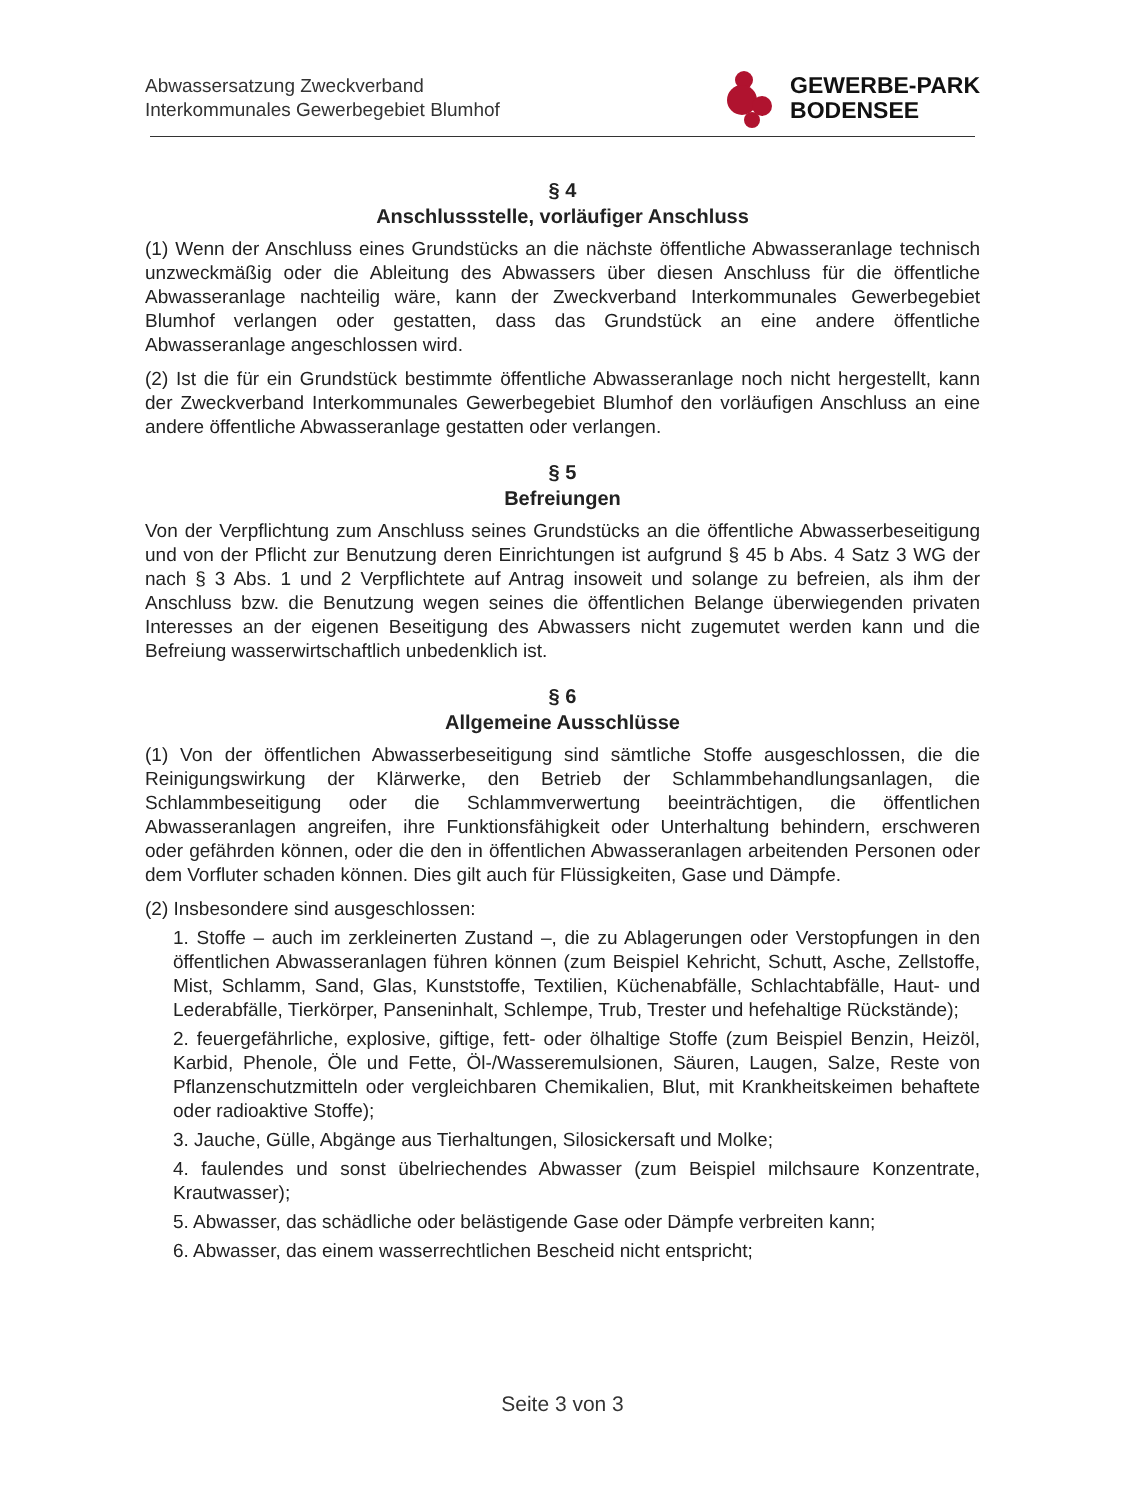Abwassersatzung Zweckverband
Interkommunales Gewerbegebiet Blumhof
GEWERBE-PARK
BODENSEE
§ 4
Anschlussstelle, vorläufiger Anschluss
(1) Wenn der Anschluss eines Grundstücks an die nächste öffentliche Abwasseranlage technisch unzweckmäßig oder die Ableitung des Abwassers über diesen Anschluss für die öffentliche Abwasseranlage nachteilig wäre, kann der Zweckverband Interkommunales Gewerbegebiet Blumhof verlangen oder gestatten, dass das Grundstück an eine andere öffentliche Abwasseranlage angeschlossen wird.
(2) Ist die für ein Grundstück bestimmte öffentliche Abwasseranlage noch nicht hergestellt, kann der Zweckverband Interkommunales Gewerbegebiet Blumhof den vorläufigen Anschluss an eine andere öffentliche Abwasseranlage gestatten oder verlangen.
§ 5
Befreiungen
Von der Verpflichtung zum Anschluss seines Grundstücks an die öffentliche Abwasserbeseitigung und von der Pflicht zur Benutzung deren Einrichtungen ist aufgrund § 45 b Abs. 4 Satz 3 WG der nach § 3 Abs. 1 und 2 Verpflichtete auf Antrag insoweit und solange zu befreien, als ihm der Anschluss bzw. die Benutzung wegen seines die öffentlichen Belange überwiegenden privaten Interesses an der eigenen Beseitigung des Abwassers nicht zugemutet werden kann und die Befreiung wasserwirtschaftlich unbedenklich ist.
§ 6
Allgemeine Ausschlüsse
(1) Von der öffentlichen Abwasserbeseitigung sind sämtliche Stoffe ausgeschlossen, die die Reinigungswirkung der Klärwerke, den Betrieb der Schlammbehandlungsanlagen, die Schlammbeseitigung oder die Schlammverwertung beeinträchtigen, die öffentlichen Abwasseranlagen angreifen, ihre Funktionsfähigkeit oder Unterhaltung behindern, erschweren oder gefährden können, oder die den in öffentlichen Abwasseranlagen arbeitenden Personen oder dem Vorfluter schaden können. Dies gilt auch für Flüssigkeiten, Gase und Dämpfe.
(2) Insbesondere sind ausgeschlossen:
1. Stoffe – auch im zerkleinerten Zustand –, die zu Ablagerungen oder Verstopfungen in den öffentlichen Abwasseranlagen führen können (zum Beispiel Kehricht, Schutt, Asche, Zellstoffe, Mist, Schlamm, Sand, Glas, Kunststoffe, Textilien, Küchenabfälle, Schlachtabfälle, Haut- und Lederabfälle, Tierkörper, Panseninhalt, Schlempe, Trub, Trester und hefehaltige Rückstände);
2. feuergefährliche, explosive, giftige, fett- oder ölhaltige Stoffe (zum Beispiel Benzin, Heizöl, Karbid, Phenole, Öle und Fette, Öl-/Wasseremulsionen, Säuren, Laugen, Salze, Reste von Pflanzenschutzmitteln oder vergleichbaren Chemikalien, Blut, mit Krankheitskeimen behaftete oder radioaktive Stoffe);
3. Jauche, Gülle, Abgänge aus Tierhaltungen, Silosickersaft und Molke;
4. faulendes und sonst übelriechendes Abwasser (zum Beispiel milchsaure Konzentrate, Krautwasser);
5. Abwasser, das schädliche oder belästigende Gase oder Dämpfe verbreiten kann;
6. Abwasser, das einem wasserrechtlichen Bescheid nicht entspricht;
Seite 3 von 3